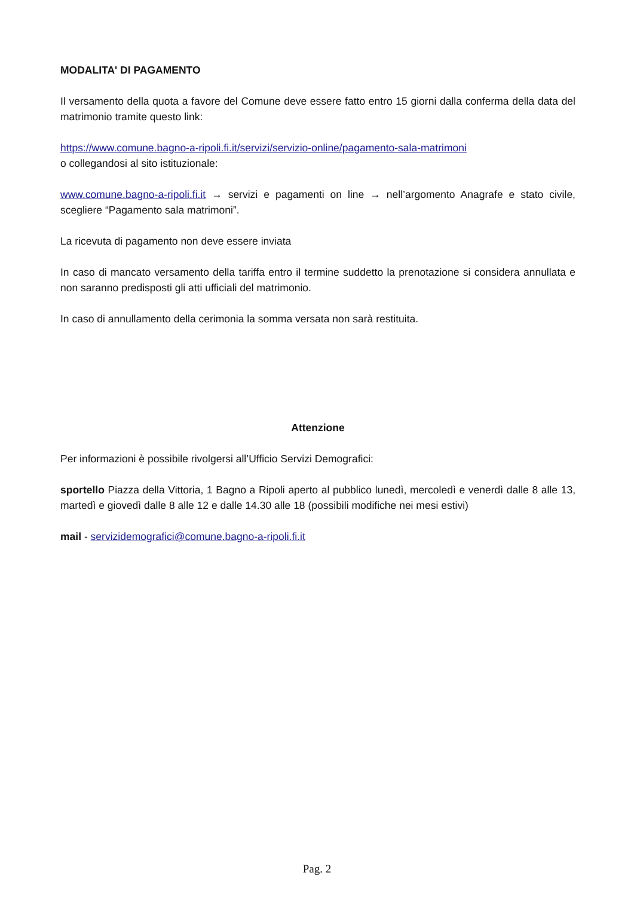MODALITA' DI PAGAMENTO
Il versamento della quota a favore del Comune deve essere fatto entro 15 giorni dalla conferma della data del matrimonio tramite questo link:
https://www.comune.bagno-a-ripoli.fi.it/servizi/servizio-online/pagamento-sala-matrimoni
o collegandosi al sito istituzionale:
www.comune.bagno-a-ripoli.fi.it → servizi e pagamenti on line → nell’argomento Anagrafe e stato civile, scegliere “Pagamento sala matrimoni”.
La ricevuta di pagamento non deve essere inviata
In caso di mancato versamento della tariffa entro il termine suddetto la prenotazione si considera annullata e non saranno predisposti gli atti ufficiali del matrimonio.
In caso di annullamento della cerimonia la somma versata non sarà restituita.
Attenzione
Per informazioni è possibile rivolgersi all’Ufficio Servizi Demografici:
sportello Piazza della Vittoria, 1 Bagno a Ripoli aperto al pubblico lunedì, mercoledì e venerdì dalle 8 alle 13, martedì e giovedì dalle 8 alle 12 e dalle 14.30 alle 18 (possibili modifiche nei mesi estivi)
mail - servizidemografici@comune.bagno-a-ripoli.fi.it
Pag. 2